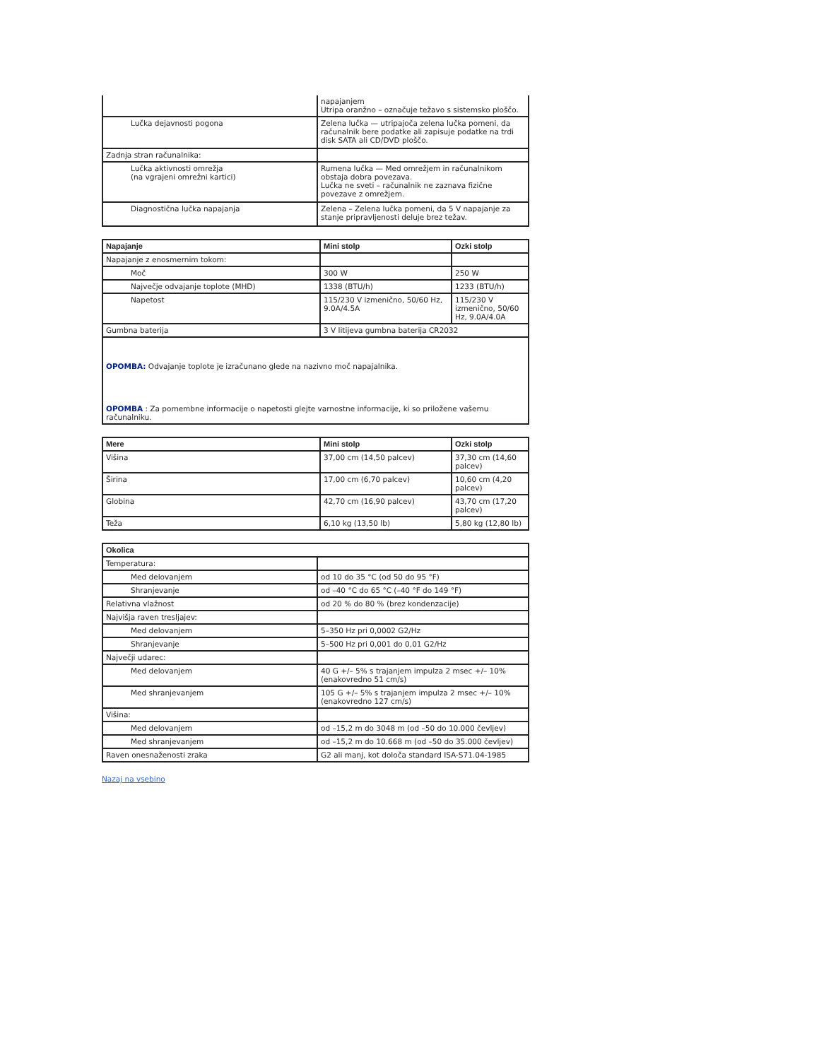| | napajanjem Utripa oranžno – označuje težavo s sistemsko ploščo. |
| Lučka dejavnosti pogona | Zelena lučka — utripajoča zelena lučka pomeni, da računalnik bere podatke ali zapisuje podatke na trdi disk SATA ali CD/DVD ploščo. |
| Zadnja stran računalnika: | |
| Lučka aktivnosti omrežja (na vgrajeni omrežni kartici) | Rumena lučka — Med omrežjem in računalnikom obstaja dobra povezava. Lučka ne sveti – računalnik ne zaznava fizične povezave z omrežjem. |
| Diagnostična lučka napajanja | Zelena – Zelena lučka pomeni, da 5 V napajanje za stanje pripravljenosti deluje brez težav. |
| Napajanje | Mini stolp | Ozki stolp |
| --- | --- | --- |
| Napajanje z enosmernim tokom: | | |
| Moč | 300 W | 250 W |
| Največje odvajanje toplote (MHD) | 1338 (BTU/h) | 1233 (BTU/h) |
| Napetost | 115/230 V izmenično, 50/60 Hz, 9.0A/4.5A | 115/230 V izmenično, 50/60 Hz, 9.0A/4.0A |
| Gumbna baterija | 3 V litijeva gumbna baterija CR2032 | |
| OPOMBA: Odvajanje toplote je izračunano glede na nazivno moč napajalnika. OPOMBA : Za pomembne informacije o napetosti glejte varnostne informacije, ki so priložene vašemu računalniku. | | |
| Mere | Mini stolp | Ozki stolp |
| --- | --- | --- |
| Višina | 37,00 cm (14,50 palcev) | 37,30 cm (14,60 palcev) |
| Širina | 17,00 cm (6,70 palcev) | 10,60 cm (4,20 palcev) |
| Globina | 42,70 cm (16,90 palcev) | 43,70 cm (17,20 palcev) |
| Teža | 6,10 kg (13,50 lb) | 5,80 kg (12,80 lb) |
| Okolica | |
| --- | --- |
| Temperatura: | |
| Med delovanjem | od 10 do 35 °C (od 50 do 95 °F) |
| Shranjevanje | od –40 °C do 65 °C (–40 °F do 149 °F) |
| Relativna vlažnost | od 20 % do 80 % (brez kondenzacije) |
| Najvišja raven tresljajev: | |
| Med delovanjem | 5–350 Hz pri 0,0002 G2/Hz |
| Shranjevanje | 5–500 Hz pri 0,001 do 0,01 G2/Hz |
| Največji udarec: | |
| Med delovanjem | 40 G +/– 5% s trajanjem impulza 2 msec +/– 10% (enakovredno 51 cm/s) |
| Med shranjevanjem | 105 G +/– 5% s trajanjem impulza 2 msec +/– 10% (enakovredno 127 cm/s) |
| Višina: | |
| Med delovanjem | od –15,2 m do 3048 m (od –50 do 10.000 čevljev) |
| Med shranjevanjem | od –15,2 m do 10.668 m (od –50 do 35.000 čevljev) |
| Raven onesnaženosti zraka | G2 ali manj, kot določa standard ISA-S71.04-1985 |
Nazaj na vsebino